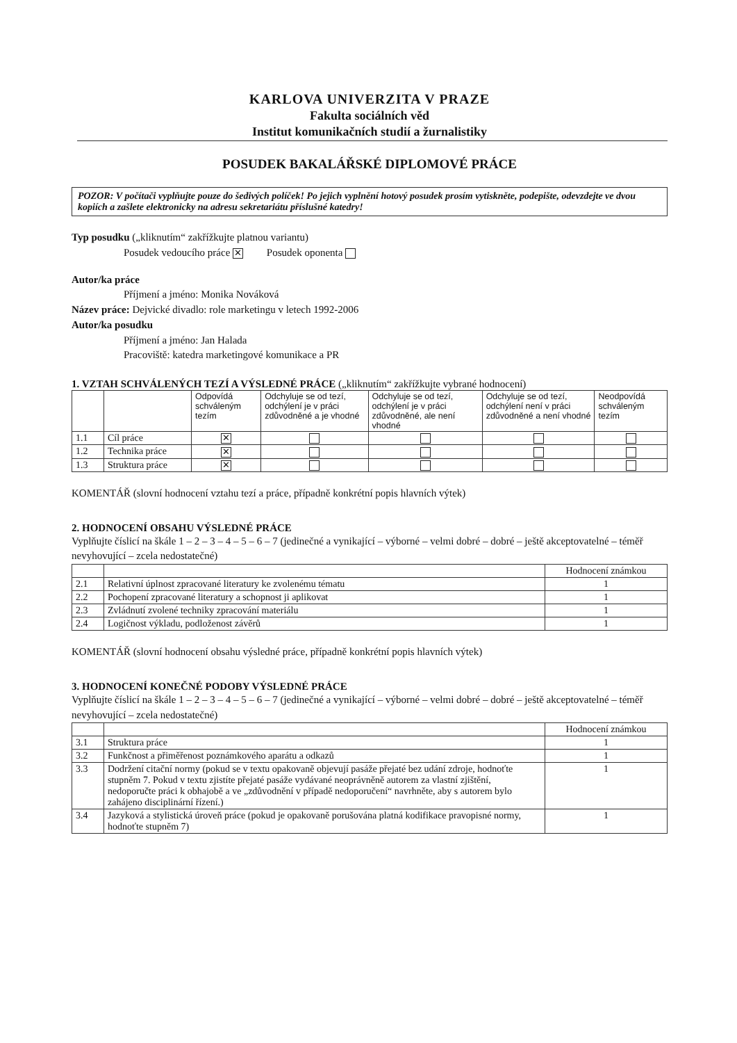KARLOVA UNIVERZITA V PRAZE
Fakulta sociálních věd
Institut komunikačních studií a žurnalistiky
POSUDEK BAKALÁŘSKÉ DIPLOMOVÉ PRÁCE
POZOR: V počítači vyplňujte pouze do šedivých políček! Po jejich vyplnění hotový posudek prosím vytiskněte, podepište, odevzdejte ve dvou kopiích a zašlete elektronicky na adresu sekretariátu příslušné katedry!
Typ posudku („kliknutím“ zakřížkujte platnou variantu)
Posudek vedoucího práce ✕ Posudek oponenta
Autor/ka práce
Příjmení a jméno: Monika Nováková
Název práce: Dejvické divadlo: role marketingu v letech 1992-2006
Autor/ka posudku
Příjmení a jméno: Jan Halada
Pracoviště: katedra marketingové komunikace a PR
1. VZTAH SCHVÁLENÝCH TEZÍ A VÝSLEDNÉ PRÁCE („kliknutím“ zakřížkujte vybrané hodnocení)
| | | Odpovídá schváleným tezím | Odchyluje se od tezí, odchýlení je v práci zdůvodněné a je vhodné | Odchyluje se od tezí, odchýlení je v práci zdůvodněné, ale není vhodné | Odchyluje se od tezí, odchýlení není v práci zdůvodněné a není vhodné | Neodpovídá schváleným tezím |
| --- | --- | --- | --- | --- | --- | --- |
| 1.1 | Cíl práce | ✕ | | | | |
| 1.2 | Technika práce | ✕ | | | | |
| 1.3 | Struktura práce | ✕ | | | | |
KOMENTÁŘ (slovní hodnocení vztahu tezí a práce, případně konkrétní popis hlavních výtek)
2. HODNOCENÍ OBSAHU VÝSLEDNÉ PRÁCE
Vyplňujte číslicí na škále 1 – 2 – 3 – 4 – 5 – 6 – 7 (jedinečné a vynikající – výborné – velmi dobré – dobré – ještě akceptovatelné – téměř nevyhovující – zcela nedostatečné)
| | | Hodnocení známkou |
| --- | --- | --- |
| 2.1 | Relativní úplnost zpracované literatury ke zvolenému tématu | 1 |
| 2.2 | Pochopení zpracované literatury a schopnost ji aplikovat | 1 |
| 2.3 | Zvládnutí zvolené techniky zpracování materiálu | 1 |
| 2.4 | Logičnost výkladu, podloženost závěrů | 1 |
KOMENTÁŘ (slovní hodnocení obsahu výsledné práce, případně konkrétní popis hlavních výtek)
3. HODNOCENÍ KONEČNÉ PODOBY VÝSLEDNÉ PRÁCE
Vyplňujte číslicí na škále 1 – 2 – 3 – 4 – 5 – 6 – 7 (jedinečné a vynikající – výborné – velmi dobré – dobré – ještě akceptovatelné – téměř nevyhovující – zcela nedostatečné)
| | | Hodnocení známkou |
| --- | --- | --- |
| 3.1 | Struktura práce | 1 |
| 3.2 | Funkčnost a přiměřenost poznámkového aparátu a odkazů | 1 |
| 3.3 | Dodržení citační normy (pokud se v textu opakovaně objevují pasáže přejaté bez udání zdroje, hodnoťte stupněm 7. Pokud v textu zjistíte přejaté pasáže vydávané neoprávněně autorem za vlastní zjištění, nedoporučte práci k obhajobě a ve „zdůvodnění v případě nedoporučení“ navrhněte, aby s autorem bylo zahájeno disciplinární řízení.) | 1 |
| 3.4 | Jazyková a stylistická úroveň práce (pokud je opakovaně porušována platná kodifikace pravopisné normy, hodnoťte stupněm 7) | 1 |